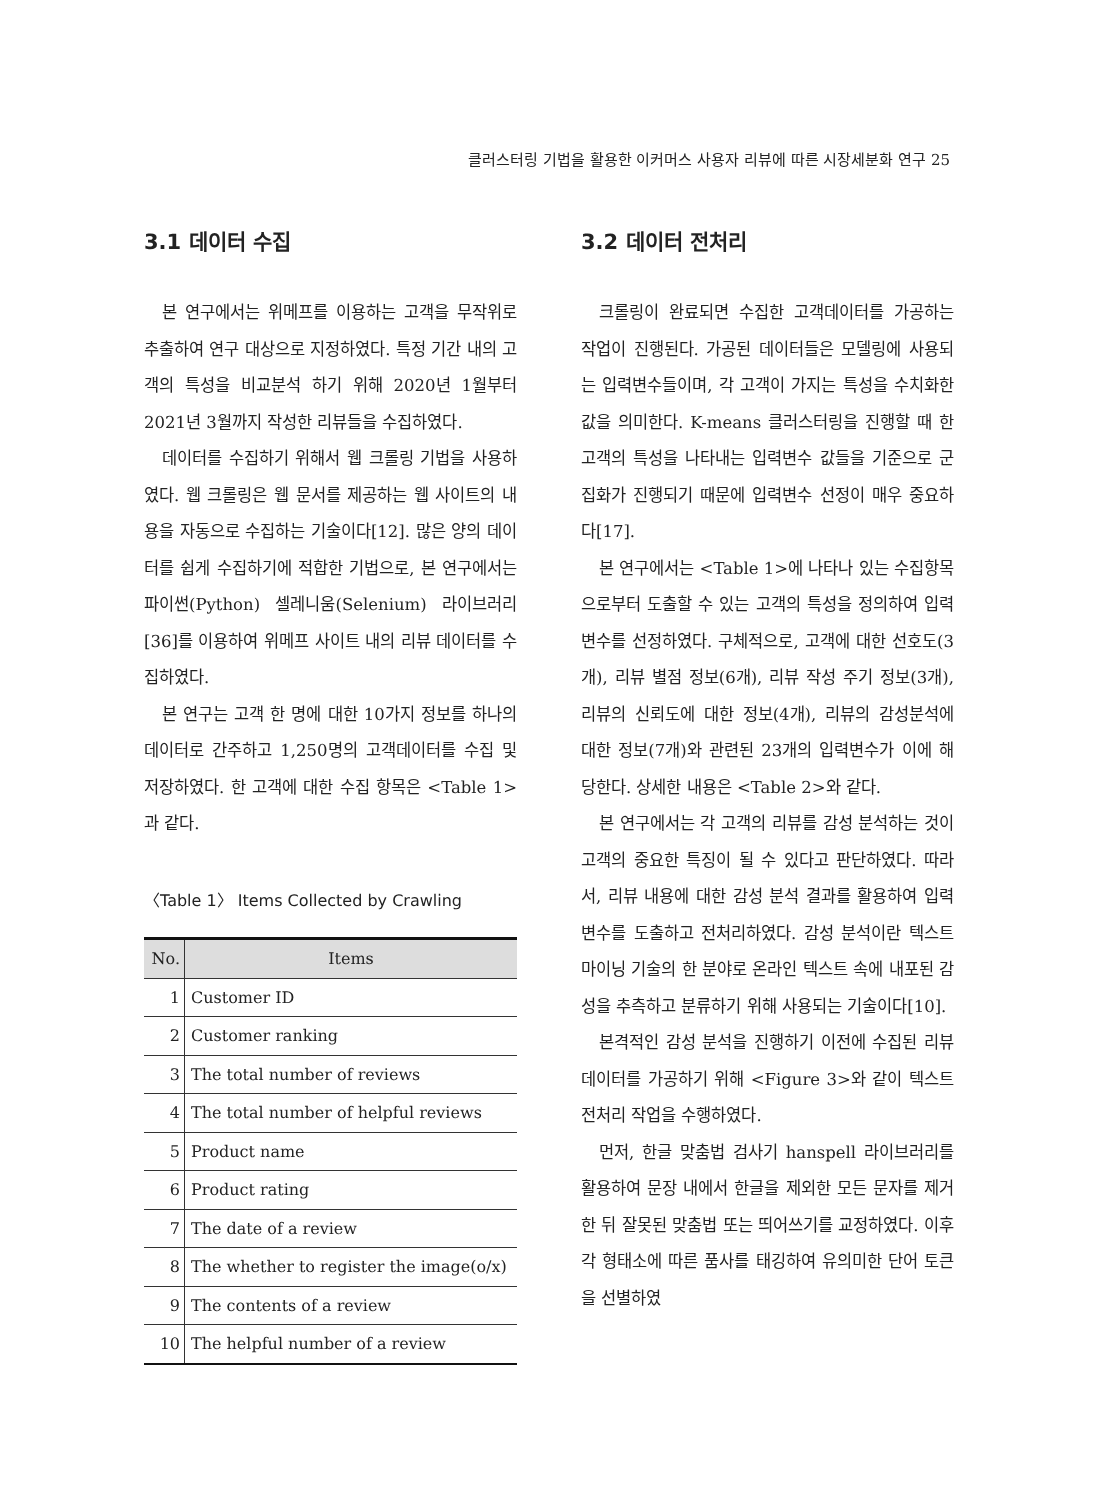클러스터링 기법을 활용한 이커머스 사용자 리뷰에 따른 시장세분화 연구 25
3.1 데이터 수집
본 연구에서는 위메프를 이용하는 고객을 무작위로 추출하여 연구 대상으로 지정하였다. 특정 기간 내의 고객의 특성을 비교분석 하기 위해 2020년 1월부터 2021년 3월까지 작성한 리뷰들을 수집하였다.
데이터를 수집하기 위해서 웹 크롤링 기법을 사용하였다. 웹 크롤링은 웹 문서를 제공하는 웹 사이트의 내용을 자동으로 수집하는 기술이다[12]. 많은 양의 데이터를 쉽게 수집하기에 적합한 기법으로, 본 연구에서는 파이썬(Python) 셀레니움(Selenium) 라이브러리[36]를 이용하여 위메프 사이트 내의 리뷰 데이터를 수집하였다.
본 연구는 고객 한 명에 대한 10가지 정보를 하나의 데이터로 간주하고 1,250명의 고객데이터를 수집 및 저장하였다. 한 고객에 대한 수집 항목은 <Table 1>과 같다.
〈Table 1〉 Items Collected by Crawling
| No. | Items |
| --- | --- |
| 1 | Customer ID |
| 2 | Customer ranking |
| 3 | The total number of reviews |
| 4 | The total number of helpful reviews |
| 5 | Product name |
| 6 | Product rating |
| 7 | The date of a review |
| 8 | The whether to register the image(o/x) |
| 9 | The contents of a review |
| 10 | The helpful number of a review |
3.2 데이터 전처리
크롤링이 완료되면 수집한 고객데이터를 가공하는 작업이 진행된다. 가공된 데이터들은 모델링에 사용되는 입력변수들이며, 각 고객이 가지는 특성을 수치화한 값을 의미한다. K-means 클러스터링을 진행할 때 한 고객의 특성을 나타내는 입력변수 값들을 기준으로 군집화가 진행되기 때문에 입력변수 선정이 매우 중요하다[17].
본 연구에서는 <Table 1>에 나타나 있는 수집항목으로부터 도출할 수 있는 고객의 특성을 정의하여 입력변수를 선정하였다. 구체적으로, 고객에 대한 선호도(3개), 리뷰 별점 정보(6개), 리뷰 작성 주기 정보(3개), 리뷰의 신뢰도에 대한 정보(4개), 리뷰의 감성분석에 대한 정보(7개)와 관련된 23개의 입력변수가 이에 해당한다. 상세한 내용은 <Table 2>와 같다.
본 연구에서는 각 고객의 리뷰를 감성 분석하는 것이 고객의 중요한 특징이 될 수 있다고 판단하였다. 따라서, 리뷰 내용에 대한 감성 분석 결과를 활용하여 입력변수를 도출하고 전처리하였다. 감성 분석이란 텍스트 마이닝 기술의 한 분야로 온라인 텍스트 속에 내포된 감성을 추측하고 분류하기 위해 사용되는 기술이다[10].
본격적인 감성 분석을 진행하기 이전에 수집된 리뷰 데이터를 가공하기 위해 <Figure 3>와 같이 텍스트 전처리 작업을 수행하였다.
먼저, 한글 맞춤법 검사기 hanspell 라이브러리를 활용하여 문장 내에서 한글을 제외한 모든 문자를 제거한 뒤 잘못된 맞춤법 또는 띄어쓰기를 교정하였다. 이후 각 형태소에 따른 품사를 태깅하여 유의미한 단어 토큰을 선별하였